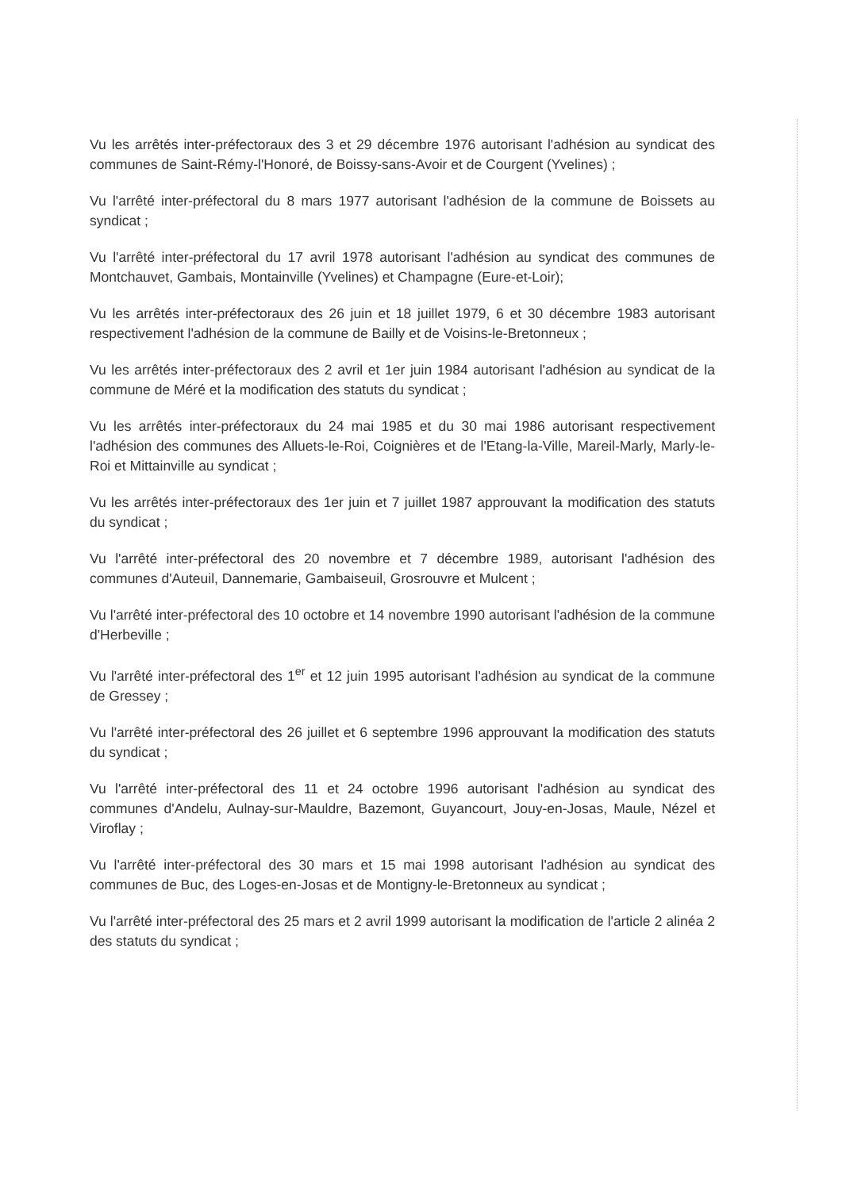Vu les arrêtés inter-préfectoraux des 3 et 29 décembre 1976 autorisant l'adhésion au syndicat des communes de Saint-Rémy-l'Honoré, de Boissy-sans-Avoir et de Courgent (Yvelines) ;
Vu l'arrêté inter-préfectoral du 8 mars 1977 autorisant l'adhésion de la commune de Boissets au syndicat ;
Vu l'arrêté inter-préfectoral du 17 avril 1978 autorisant l'adhésion au syndicat des communes de Montchauvet, Gambais, Montainville (Yvelines) et Champagne (Eure-et-Loir);
Vu les arrêtés inter-préfectoraux des 26 juin et 18 juillet 1979, 6 et 30 décembre 1983 autorisant respectivement l'adhésion de la commune de Bailly et de Voisins-le-Bretonneux ;
Vu les arrêtés inter-préfectoraux des 2 avril et 1er juin 1984 autorisant l'adhésion au syndicat de la commune de Méré et la modification des statuts du syndicat ;
Vu les arrêtés inter-préfectoraux du 24 mai 1985 et du 30 mai 1986 autorisant respectivement l'adhésion des communes des Alluets-le-Roi, Coignières et de l'Etang-la-Ville, Mareil-Marly, Marly-le-Roi et Mittainville au syndicat ;
Vu les arrêtés inter-préfectoraux des 1er juin et 7 juillet 1987 approuvant la modification des statuts du syndicat ;
Vu l'arrêté inter-préfectoral des 20 novembre et 7 décembre 1989, autorisant l'adhésion des communes d'Auteuil, Dannemarie, Gambaiseuil, Grosrouvre et Mulcent ;
Vu l'arrêté inter-préfectoral des 10 octobre et 14 novembre 1990 autorisant l'adhésion de la commune d'Herbeville ;
Vu l'arrêté inter-préfectoral des 1<sup>er</sup> et 12 juin 1995 autorisant l'adhésion au syndicat de la commune de Gressey ;
Vu l'arrêté inter-préfectoral des 26 juillet et 6 septembre 1996 approuvant la modification des statuts du syndicat ;
Vu l'arrêté inter-préfectoral des 11 et 24 octobre 1996 autorisant l'adhésion au syndicat des communes d'Andelu, Aulnay-sur-Mauldre, Bazemont, Guyancourt, Jouy-en-Josas, Maule, Nézel et Viroflay ;
Vu l'arrêté inter-préfectoral des 30 mars et 15 mai 1998 autorisant l'adhésion au syndicat des communes de Buc, des Loges-en-Josas et de Montigny-le-Bretonneux au syndicat ;
Vu l'arrêté inter-préfectoral des 25 mars et 2 avril 1999 autorisant la modification de l'article 2 alinéa 2 des statuts du syndicat ;